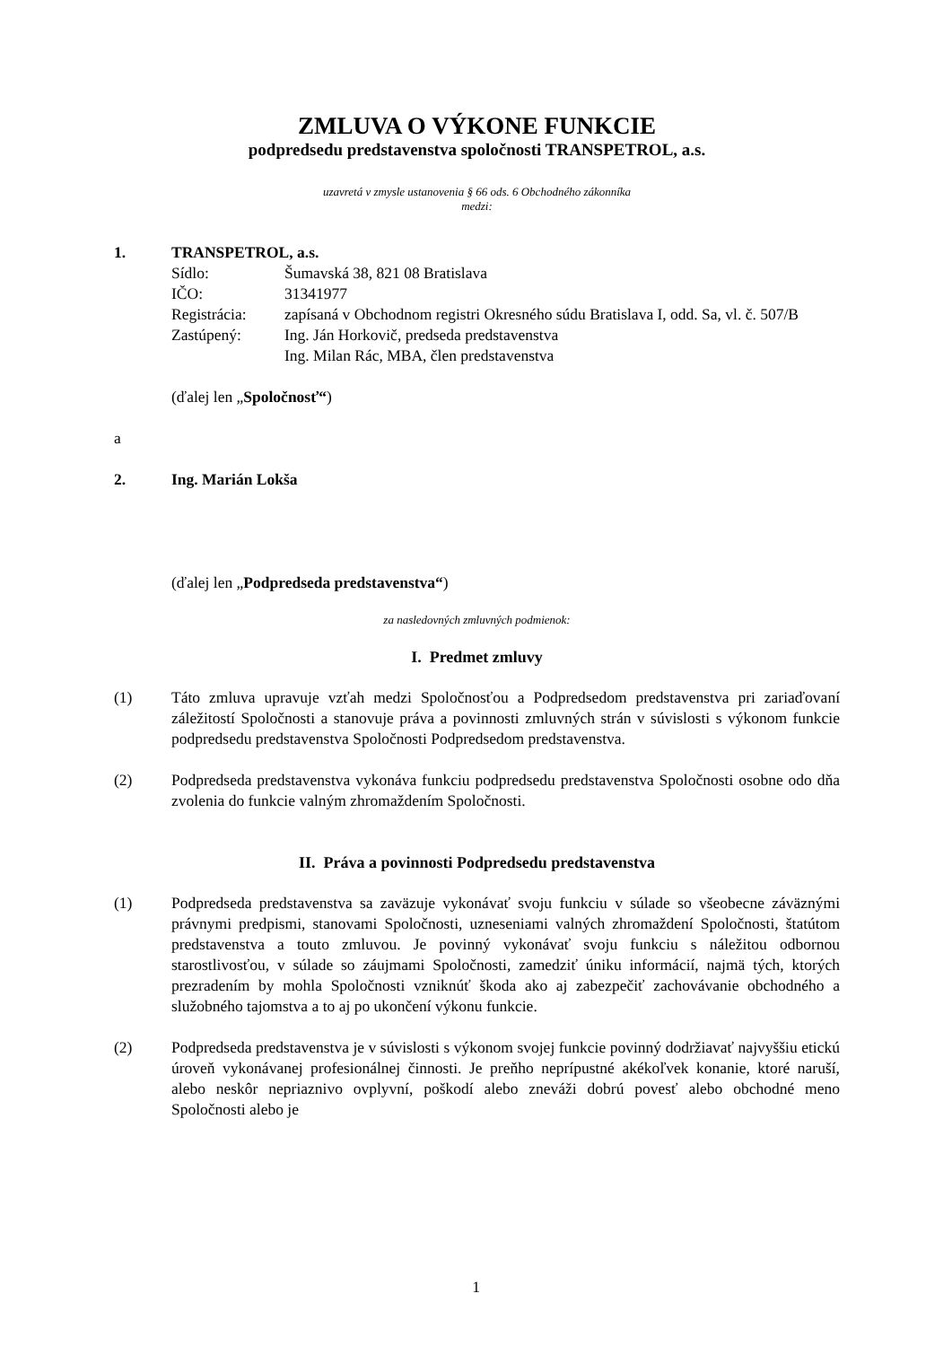ZMLUVA O VÝKONE FUNKCIE
podpredsedu predstavenstva spoločnosti TRANSPETROL, a.s.
uzavretá v zmysle ustanovenia § 66 ods. 6 Obchodného zákonníka
medzi:
1. TRANSPETROL, a.s.
Sídlo: Šumavská 38, 821 08 Bratislava
IČO: 31341977
Registrácia: zapísaná v Obchodnom registri Okresného súdu Bratislava I, odd. Sa, vl. č. 507/B
Zastúpený: Ing. Ján Horkovič, predseda predstavenstva
Ing. Milan Rác, MBA, člen predstavenstva
(ďalej len „Spoločnosť“)
a
2. Ing. Marián Lokša
(ďalej len „Podpredseda predstavenstva“)
za nasledovných zmluvných podmienok:
I. Predmet zmluvy
(1) Táto zmluva upravuje vzťah medzi Spoločnosťou a Podpredsedom predstavenstva pri zariaďovaní záležitostí Spoločnosti a stanovuje práva a povinnosti zmluvných strán v súvislosti s výkonom funkcie podpredsedu predstavenstva Spoločnosti Podpredsedom predstavenstva.
(2) Podpredseda predstavenstva vykonáva funkciu podpredsedu predstavenstva Spoločnosti osobne odo dňa zvolenia do funkcie valným zhromaždením Spoločnosti.
II. Práva a povinnosti Podpredsedu predstavenstva
(1) Podpredseda predstavenstva sa zaväzuje vykonávať svoju funkciu v súlade so všeobecne záväznými právnymi predpismi, stanovami Spoločnosti, uzneseniami valných zhromaždení Spoločnosti, štatútom predstavenstva a touto zmluvou. Je povinný vykonávať svoju funkciu s náležitou odbornou starostlivosťou, v súlade so záujmami Spoločnosti, zamedziť úniku informácií, najmä tých, ktorých prezradením by mohla Spoločnosti vzniknúť škoda ako aj zabezpečiť zachovávanie obchodného a služobného tajomstva a to aj po ukončení výkonu funkcie.
(2) Podpredseda predstavenstva je v súvislosti s výkonom svojej funkcie povinný dodržiavať najvyššiu etickú úroveň vykonávanej profesionálnej činnosti. Je preňho neprípustné akékoľvek konanie, ktoré naruší, alebo neskôr nepriaznivo ovplyvní, poškodí alebo zneváži dobrú povesť alebo obchodné meno Spoločnosti alebo je
1